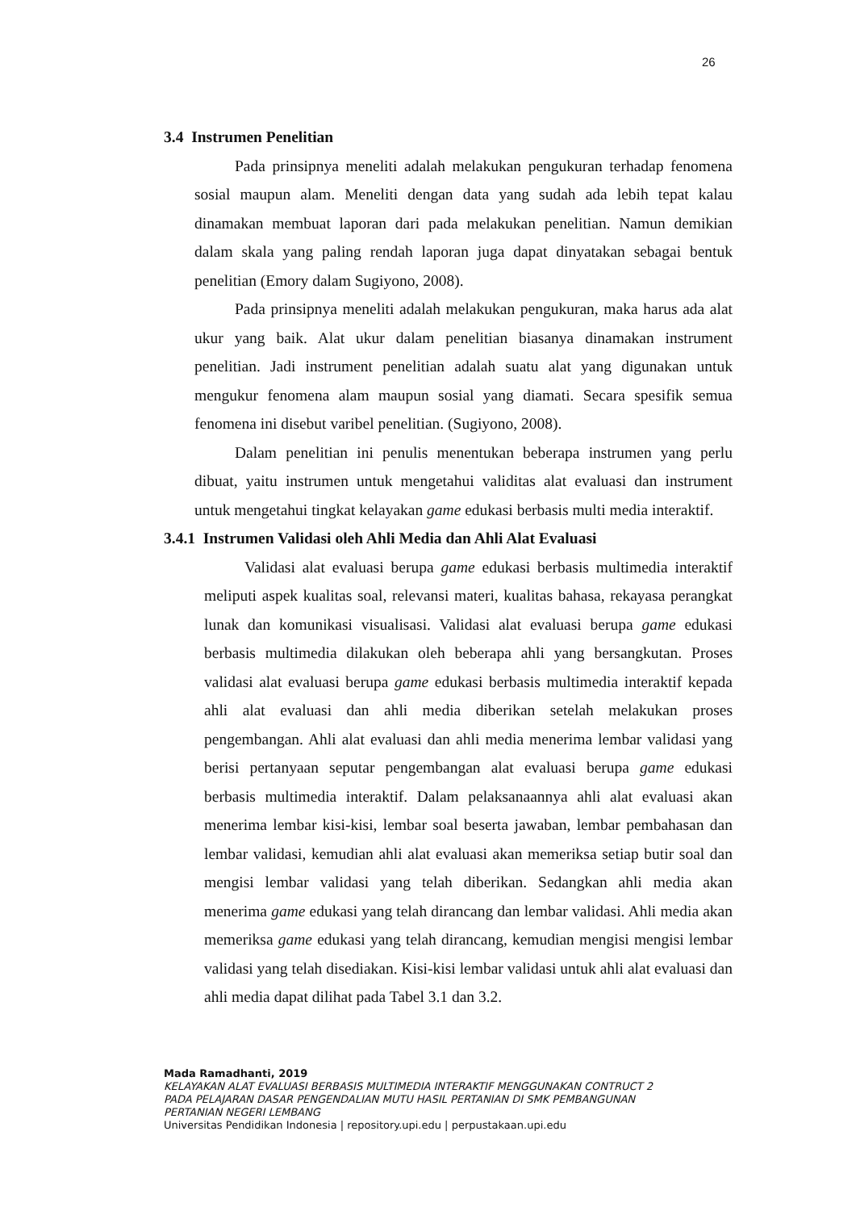26
3.4 Instrumen Penelitian
Pada prinsipnya meneliti adalah melakukan pengukuran terhadap fenomena sosial maupun alam. Meneliti dengan data yang sudah ada lebih tepat kalau dinamakan membuat laporan dari pada melakukan penelitian. Namun demikian dalam skala yang paling rendah laporan juga dapat dinyatakan sebagai bentuk penelitian (Emory dalam Sugiyono, 2008).
Pada prinsipnya meneliti adalah melakukan pengukuran, maka harus ada alat ukur yang baik. Alat ukur dalam penelitian biasanya dinamakan instrument penelitian. Jadi instrument penelitian adalah suatu alat yang digunakan untuk mengukur fenomena alam maupun sosial yang diamati. Secara spesifik semua fenomena ini disebut varibel penelitian. (Sugiyono, 2008).
Dalam penelitian ini penulis menentukan beberapa instrumen yang perlu dibuat, yaitu instrumen untuk mengetahui validitas alat evaluasi dan instrument untuk mengetahui tingkat kelayakan game edukasi berbasis multi media interaktif.
3.4.1 Instrumen Validasi oleh Ahli Media dan Ahli Alat Evaluasi
Validasi alat evaluasi berupa game edukasi berbasis multimedia interaktif meliputi aspek kualitas soal, relevansi materi, kualitas bahasa, rekayasa perangkat lunak dan komunikasi visualisasi. Validasi alat evaluasi berupa game edukasi berbasis multimedia dilakukan oleh beberapa ahli yang bersangkutan. Proses validasi alat evaluasi berupa game edukasi berbasis multimedia interaktif kepada ahli alat evaluasi dan ahli media diberikan setelah melakukan proses pengembangan. Ahli alat evaluasi dan ahli media menerima lembar validasi yang berisi pertanyaan seputar pengembangan alat evaluasi berupa game edukasi berbasis multimedia interaktif. Dalam pelaksanaannya ahli alat evaluasi akan menerima lembar kisi-kisi, lembar soal beserta jawaban, lembar pembahasan dan lembar validasi, kemudian ahli alat evaluasi akan memeriksa setiap butir soal dan mengisi lembar validasi yang telah diberikan. Sedangkan ahli media akan menerima game edukasi yang telah dirancang dan lembar validasi. Ahli media akan memeriksa game edukasi yang telah dirancang, kemudian mengisi mengisi lembar validasi yang telah disediakan. Kisi-kisi lembar validasi untuk ahli alat evaluasi dan ahli media dapat dilihat pada Tabel 3.1 dan 3.2.
Mada Ramadhanti, 2019
KELAYAKAN ALAT EVALUASI BERBASIS MULTIMEDIA INTERAKTIF MENGGUNAKAN CONTRUCT 2
PADA PELAJARAN DASAR PENGENDALIAN MUTU HASIL PERTANIAN DI SMK PEMBANGUNAN
PERTANIAN NEGERI LEMBANG
Universitas Pendidikan Indonesia | repository.upi.edu | perpustakaan.upi.edu